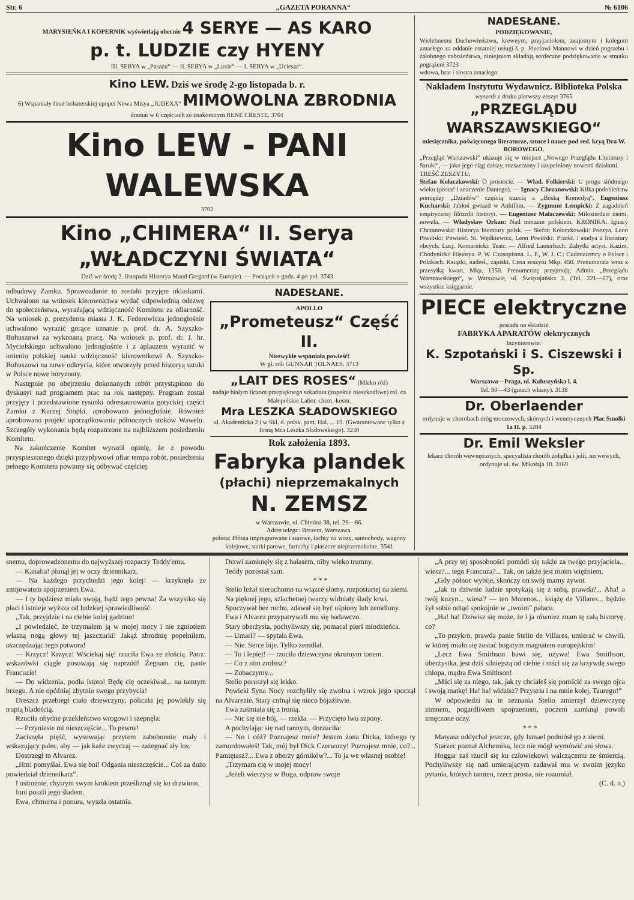Str. 6 „GAZETA PORANNA“№ 6106
MARYSIEŃKA I KOPERNIK wyświetlają obecnie 4 SERYE — AS KARO
p. t. LUDZIE czy HYENY
III. SERYA w „Pasażu“ — II. SERYA w „Luxie“ — I. SERYA w „Uciesze“.
Kino LEW. Dziś we środę 2-go listopada b. r.
6) Wspaniały finał bohaterskiej epopei Nowa Misya „JUDEXA“ MIMOWOLNA ZBRODNIA
dramat w 6 częściach ze znakomitym RENE CRESTE. 3701
Kino LEW - PANI WALEWSKA
3702
Kino „CHIMERA“ II. Serya „WŁADCZYNI ŚWIATA“
Dziś we środę 2. listopada Historya Maud Gregard (w Europie). — Początek o godz. 4 po poł. 3743
odbudowy Zamku. Sprawozdanie to zostało przyjęte oklaskami. Uchwalono na wniosek kierownictwa wydać odpowiednią odezwę do społeczeństwa, wyrażającą wdzięczność Komitetu za ofiarność. Na wniosek p. prezydenta miasta J. K. Federowicza jednogłośnie uchwalono wyrazić gorące uznanie p. prof. dr. A. Szyszko-Bohuszowi za wykonaną pracę. Na wniosek p. prof. dr. J. hr. Mycielskiego uchwalono jednogłośnie i z aplauzem wyrazić w imieniu polskiej nauki wdzięczność kierownikowi A. Szyszko-Bohuszowi na nowe odkrycia, które otworzyły przed historyą sztuki w Polsce nowe horyzonty.
Następnie po obejrzeniu dokonanych robót przystąpiono do dyskusyi nad programem prac na rok następny. Program został przyjęty i przedstawione rysunki odrestaurowania gotyckiej części Zamku z Kurzej Stopki, aprobowano jednogłośnie. Również aprobowano projekt uporządkowania północnych stoków Wawelu. Szczegóły wykonania będą rozpatrzone na najbliższem posiedzeniu Komitetu.
Na zakończenie Komitet wyraził opinię, że z powodu przyspieszonego dzięki przypływowi ofiar tempa robót, posiedzenia pełnego Komitetu powinny się odbywać częściej.
NADESŁANE.
APOLLO
„Prometeusz“ Część II.
Niezwykle wspaniała powieść!
W gł. roli GUNNAR TOLNAES. 3713
„LAIT DES ROSES“ (Mleko róż)
nadaje białym liczom przepięknego szkarłatu (zupełnie nieszkodliwe) rol. ca Małopolskie Labor. chem.-kosm.
Mra LESZKA SŁADOWSKIEGO
ul. Akademicka 2 i w Skł. d. polsk. pam. Hal. ... 19. (Gwarantowane tylko z firmą Mra Leszka Sładowskiego). 3230
Rok założenia 1893.
Fabryka plandek
(płachi) nieprzemakalnych
N. ZEMSZ
w Warszawie, ul. Chłodna 38, tel. 29—86.
Adres telegr.: Brezent, Warszawa.
poleca: Płótna impregnowane i surowe, łachty na wozy, samochody, wagony kolejowe, statki parowe, fartuchy i płaszcze nieprzemakalne. 3541
NADESŁANE.
PODZIĘKOWANIE.
Wielebnemu Duchowieństwu, krewnym, przyjaciołom, znajomym i kolegom zmarłego za oddanie ostatniej usługi ś. p. Józefowi Mannowi w dzień pogrzebu i żałobnego nabożeństwa, niniejszem składają serdeczne podziękowanie w smutku pogrążeni 3723
wdowa, brat i siostra zmarłego.
Nakładem Instytutu Wydawnicz. Biblioteka Polska
wyszedł z druku pierwszy zeszyt 3765
„PRZEGLĄDU WARSZAWSKIEGO“
miesięcznika, poświęconego literaturze, sztuce i nauce pod red. kcyą Dra W. BOROWEGO.
„Przegląd Warszawski“ ukazuje się w miejsce „Nowego Przeglądu Literatury i Sztuki“, — jako jego ciąg dalszy, rozszerzony i uzupełniony nowemi działami.
TREŚĆ ZESZYTU:
Stefan Kołaczkowski: O prostocie. — Wład. Folkierski: U progu siódmego wieku (postać i znaczenie Dantego). — Ignacy Chrzanowski: Kilka podobieństw pomiędzy „Dziadów“ częścią trzecią a „Boską Komedyą“. Eugeniusz Kucharski: Jabłoń gwiazd w Anhillim. — Zygmunt Łempicki: Z zagadnień empirycznej filozofii historyi. — Eugeniusz Małaczewski: Miłosierdzie ziemi, nowela. — Władysław Orkan: Nad morzem polskiem. KRONIKA: Ignacy Chrzanowski: Historya literatury polsk. — Stefan Kołaczkowski: Poezya. Leon Piwiński: Powieść. St. Wędkiewicz, Leon Piwiński: Przekł. i studya z literatury obcych. Lucj. Komarnicki: Teatr. — Alfred Lauterbach: Zabytki artyst. Kazim. Chodynicki: Historya. P. W. Czasopisma. L. P., W. J. C.: Cudzoziemcy o Polsce i Polakach. Książki, nadesł., zapiski. Cena zeszytu Mkp. 450. Prenumerata wraz z przesyłką kwart. Mkp. 1350. Prenumeratę przyjmują: Admin. „Przeglądu Warszawskiego“, w Warszawie, ul. Świętojańska 2. (Tel. 221—27), oraz wszystkie księgarnie.
PIECE elektryczne
posiada na składzie
FABRYKA APARATÓW elektrycznych
Inżynierowie:
K. Szpotański i S. Ciszewski i Sp.
Warszawa—Praga, ul. Kałuszyńska l. 4.
Tel. 90—43 (gmach własny). 3138
Dr. Oberlaender
ordynuje w chorobach dróg moczowych, skórnych i wenerycznych Plac Smolki 1a II. p. 3284
Dr. Emil Weksler
lekarz chorób wewnętrznych, specyalista chorób żołądka i jelit, nerwowych, ordynuje ul. św. Mikołaja 10. 3169
snemu, doprowadzonemu do najwyższej rozpaczy Teddy'emu.
— Kanalia! plunął jej w oczy dziennikarz.
— Na każdego przychodzi jego kolej! — krzyknęła ze zmijowatem spojrzeniem Ewa.
— I ty będziesz miała swoją, bądź tego pewna! Za wszystko się płaci i istnieje wyższa od ludzkiej sprawiedliwość.
„Tak, przyjdzie i na ciebie kolej gadzino!
„I powiedzieć, że trzymałem ją w mojej mocy i nie zgniotłem własną nogą głowy tej jaszczurki! Jakąż zbrodnię popełniłem, oszczędzając tego potwora!
— Krzycz! Krzycz! Wściekaj się! rzuciła Ewa ze złością. Patrz: wskazówki ciągle posuwają się naprzód! Żegnam cię, panie Francuzie!
— Do widzenia, podła istoto! Będę cię oczekiwał... na tamtym brzegu. A nie opóźniaj zbytnio swego przybycia!
Dreszcz przebiegł ciało dziewczyny, policzki jej powlekły się trupią bladością.
Rzuciła ohydne przekleństwo wrogowi i szepnęła:
— Przyniesie mi nieszczęście... To pewne!
Zacisnęła pięść, wysuwając przytem zabobonnie mały i wskazujący palec, aby — jak każe zwyczaj — zażegnać zły los.
Dostrzegł to Alvarez.
„Hm! pomyślał. Ewa się boi! Odgania nieszczęście... Coś za dużo powiedział dziennikarz“.
I ostrożnie, chytrym swym krokiem prześliznął się ku drzwiom.
Inni poszli jego śladem.
Ewa, chmurna i ponura, wyszła ostatnia.
Drzwi zamknęły się z hałasem, niby wieko trumny.
Teddy pozostał sam.
* * *
Stelio leżał nieruchomo na wiązce słomy, rozpostartej na ziemi.
Na pięknej jego, szlachetnej twarzy widniały ślady krwi.
Spoczywał bez ruchu, zdawał się być uśpiony lub zemdlony.
Ewa i Alvarez przypatrywali mu się badawczo.
Stary oberżysta, pochyliwszy się, pomacał pierś młodzieńca.
— Umarł? — spytała Ewa.
— Nie. Serce bije. Tylko zemdlał.
— To i lepiej! — rzuciła dziewczyna okrutnym tonem.
— Co z nim zrobisz?
— Zobaczymy...
Stelio poruszył się lekko.
Powieki Syna Nocy rozchyliły się zwolna i wzrok jego spoczął na Alvarezie. Stary cofnął się nieco bojaźliwie.
Ewa zaśmiała się z ironią.
— Nic się nie bój, — rzekła. — Przycięto lwu szpony.
A pochylając się nad rannym, dorzuciła:
— No i cóż? Poznajesz mnie? Jestem żona Dicka, którego ty zamordowałeś! Tak, mój był Dick Czerwony! Poznajesz mnie, co?... Pamiętasz?... Ewa z oberży górników?... To ja we własnej osobie!
„Trzymam cię w mojej mocy!
„Jeżeli wierzysz w Boga, odpraw swoje
„A przy tej sposobności pomódl się także za twego przyjaciela... wiesz?... tego Francuza?... Tak, on także jest moim więźniem.
„Gdy północ wybije, skończy on swój marny żywot.
„Jak to dziwnie ludzie spotykają się z sobą, prawda?... Aha! a twój kuzyn... wiesz? — ten Morenos... książę de Villares... będzie żył sobie odtąd spokojnie w „twoim“ pałacu.
„Ha! ha! Dziwisz się może, że i ja również znam tę całą historyę, co?
„To przykro, prawda panie Stelio de Villares, umierać w chwili, w której miało się zostać bogatym magnatem europejskim!
„Lecz Ewa Smithson bawi się, używa! Ewa Smithson, oberżystka, jest dziś silniejszą od ciebie i mści się za krzywdę swego chłopa, mądra Ewa Smithson!
„Mści się za niego, tak, jak ty chciałeś się pomścić za swego ojca i swoją matkę! Ha! ha! widzisz? Przyszła i na mnie kolej, Tauregu!“
W odpowiedzi na te zeznania Stelio zmierzył dziewczynę zimnem, pogardliwem spojrzeniem, poczem zamknął powoli zmęczone oczy.
* * *
Matyasz oddychał jeszcze, gdy Ismael podniósł go z ziemi.
Starzec poznał Alchemika, lecz nie mógł wymówić ani słowa.
Hoggar zaś rzucił się ku człowiekowi walczącemu ze śmiercią. Pochyliwszy się nad umierającym zadawał mu w swoim języku pytania, których tamten, rzecz prosta, nie rozumiał.
(C. d. n.)